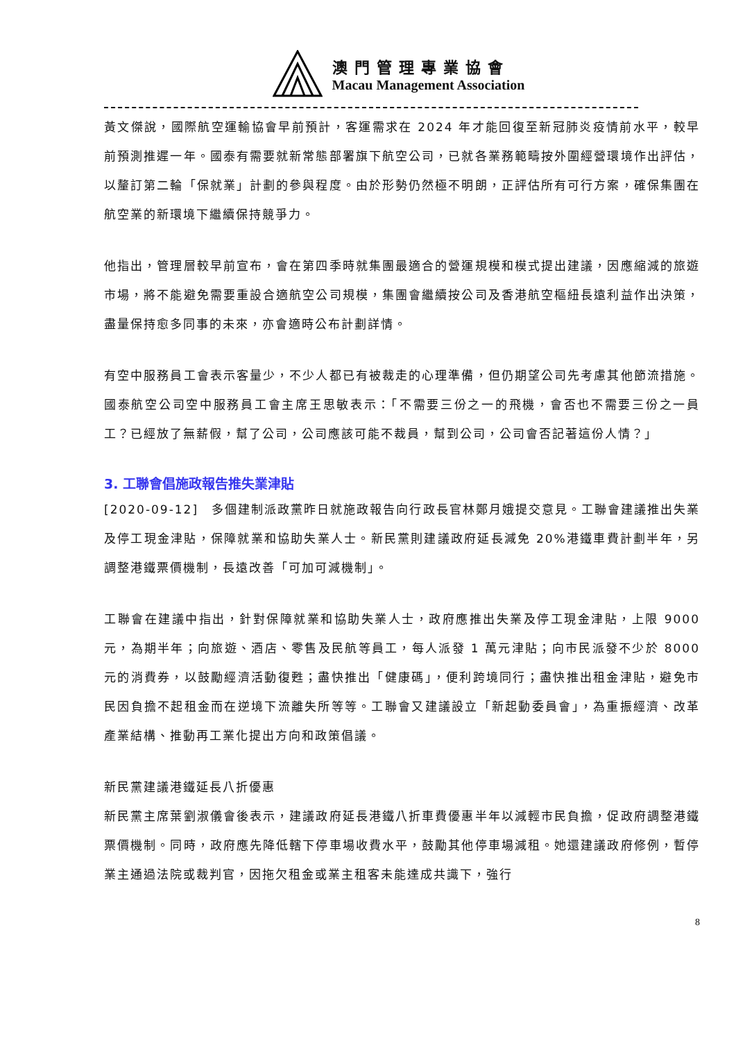澳門管理專業協會
Macau Management Association
黃文傑說，國際航空運輸協會早前預計，客運需求在 2024 年才能回復至新冠肺炎疫情前水平，較早前預測推遲一年。國泰有需要就新常態部署旗下航空公司，已就各業務範疇按外圍經營環境作出評估，以釐訂第二輪「保就業」計劃的參與程度。由於形勢仍然極不明朗，正評估所有可行方案，確保集團在航空業的新環境下繼續保持競爭力。
他指出，管理層較早前宣布，會在第四季時就集團最適合的營運規模和模式提出建議，因應縮減的旅遊市場，將不能避免需要重設合適航空公司規模，集團會繼續按公司及香港航空樞紐長遠利益作出決策，盡量保持愈多同事的未來，亦會適時公布計劃詳情。
有空中服務員工會表示客量少，不少人都已有被裁走的心理準備，但仍期望公司先考慮其他節流措施。國泰航空公司空中服務員工會主席王思敏表示：「不需要三份之一的飛機，會否也不需要三份之一員工？已經放了無薪假，幫了公司，公司應該可能不裁員，幫到公司，公司會否記著這份人情？」
3. 工聯會倡施政報告推失業津貼
[2020-09-12]　多個建制派政黨昨日就施政報告向行政長官林鄭月娥提交意見。工聯會建議推出失業及停工現金津貼，保障就業和協助失業人士。新民黨則建議政府延長減免 20%港鐵車費計劃半年，另調整港鐵票價機制，長遠改善「可加可減機制」。
工聯會在建議中指出，針對保障就業和協助失業人士，政府應推出失業及停工現金津貼，上限 9000 元，為期半年；向旅遊、酒店、零售及民航等員工，每人派發 1 萬元津貼；向市民派發不少於 8000 元的消費券，以鼓勵經濟活動復甦；盡快推出「健康碼」，便利跨境同行；盡快推出租金津貼，避免市民因負擔不起租金而在逆境下流離失所等等。工聯會又建議設立「新起動委員會」，為重振經濟、改革產業結構、推動再工業化提出方向和政策倡議。
新民黨建議港鐵延長八折優惠
新民黨主席葉劉淑儀會後表示，建議政府延長港鐵八折車費優惠半年以減輕市民負擔，促政府調整港鐵票價機制。同時，政府應先降低轄下停車場收費水平，鼓勵其他停車場減租。她還建議政府修例，暫停業主通過法院或裁判官，因拖欠租金或業主租客未能達成共識下，強行
8